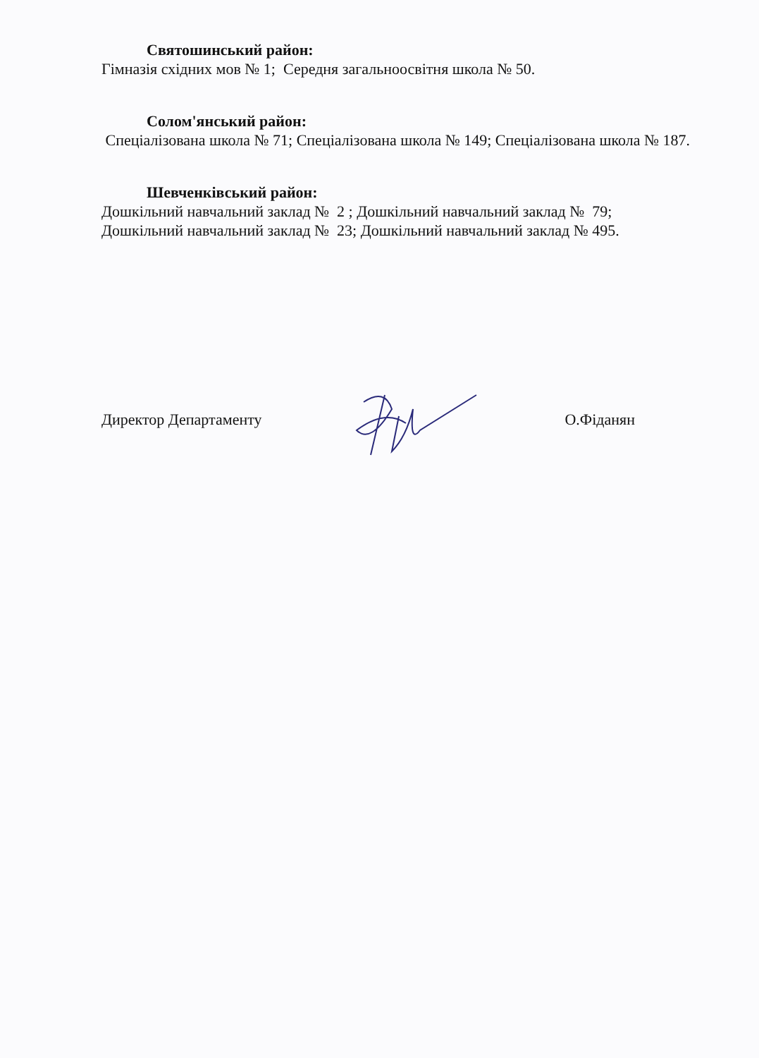Святошинський район:
Гімназія східних мов № 1; Середня загальноосвітня школа № 50.
Солом'янський район:
Спеціалізована школа № 71; Спеціалізована школа № 149; Спеціалізована школа № 187.
Шевченківський район:
Дошкільний навчальний заклад № 2 ; Дошкільний навчальний заклад № 79;
Дошкільний навчальний заклад № 23; Дошкільний навчальний заклад № 495.
Директор Департаменту О.Фіданян